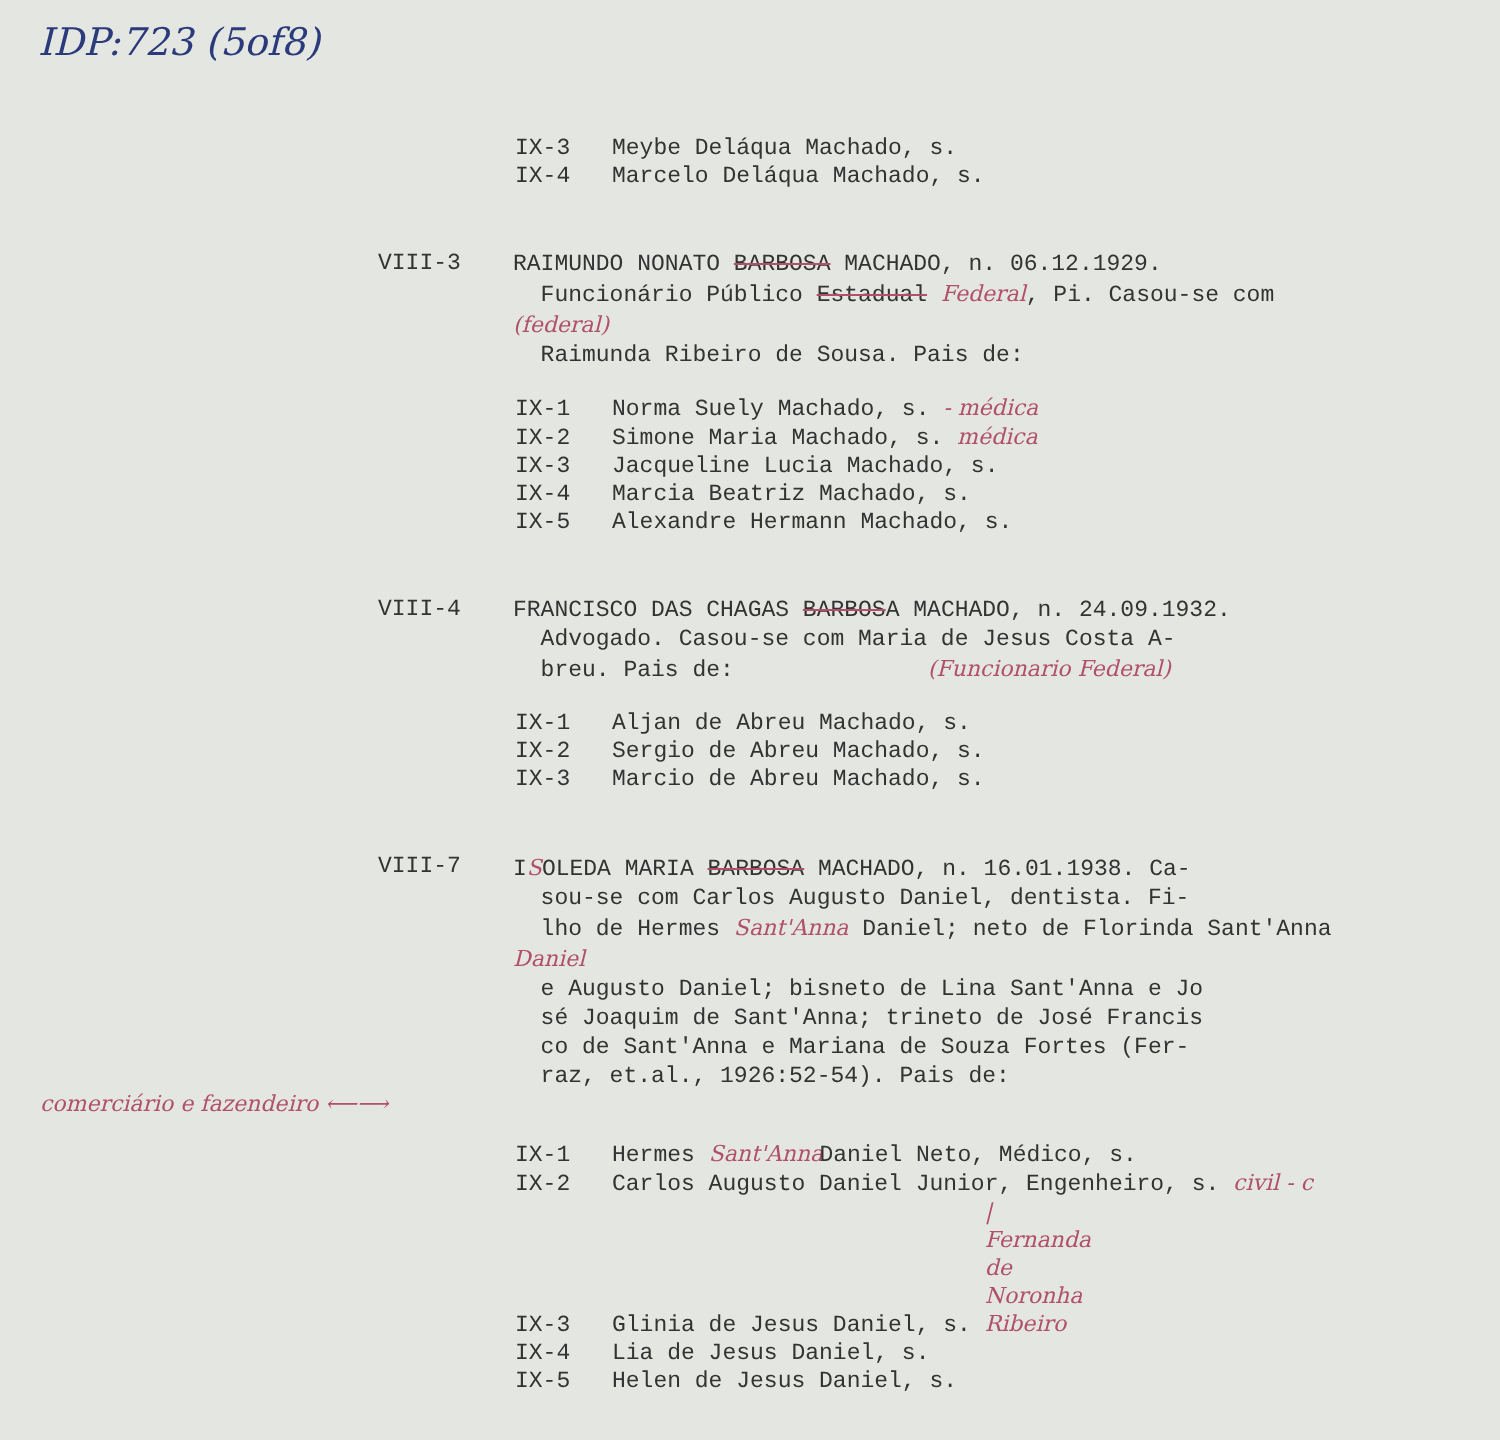IDP:723 (5of8)
IX-3 Meybe Deláqua Machado, s.
IX-4 Marcelo Deláqua Machado, s.
VIII-3
RAIMUNDO NONATO BARBOSA MACHADO, n. 06.12.1929.
Funcionário Público Estadual Federal, Pi. Casou-se com (federal)
Raimunda Ribeiro de Sousa. Pais de:
IX-1 Norma Suely Machado, s. - médica
IX-2 Simone Maria Machado, s. médica
IX-3 Jacqueline Lucia Machado, s.
IX-4 Marcia Beatriz Machado, s.
IX-5 Alexandre Hermann Machado, s.
VIII-4
FRANCISCO DAS CHAGAS BARBOSA MACHADO, n. 24.09.1932.
Advogado. Casou-se com Maria de Jesus Costa A-
breu. Pais de: (Funcionario Federal)
IX-1 Aljan de Abreu Machado, s.
IX-2 Sergio de Abreu Machado, s.
IX-3 Marcio de Abreu Machado, s.
VIII-7
ISOLEDA MARIA BARBOSA MACHADO, n. 16.01.1938. Ca-
sou-se com Carlos Augusto Daniel, dentista. Fi-
lho de Hermes Sant'Anna Daniel; neto de Florinda Sant'Anna Daniel
e Augusto Daniel; bisneto de Lina Sant'Anna e Jo
sé Joaquim de Sant'Anna; trineto de José Francis
co de Sant'Anna e Mariana de Souza Fortes (Fer-
raz, et.al., 1926:52-54). Pais de:
comerciário e fazendeiro ⟵⟶
IX-1 Hermes Sant'Anna Daniel Neto, Médico, s.
IX-2 Carlos Augusto Daniel Junior, Engenheiro, s. civil - c
IX-3 Glinia de Jesus Daniel, s. | Fernanda de Noronha Ribeiro
IX-4 Lia de Jesus Daniel, s.
IX-5 Helen de Jesus Daniel, s.